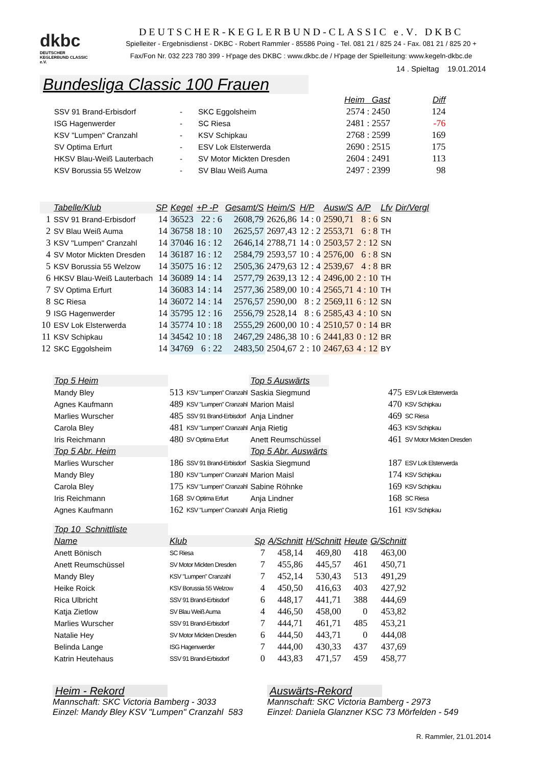dkbc
DEUTSCHER KEGLERBUND CLASSIC e.V.
DEUTSCHER-KEGLERBUND-CLASSIC e.V. DKBC
Spielleiter - Ergebnisdienst - DKBC - Robert Rammler - 85586 Poing - Tel. 081 21 / 825 24 - Fax. 081 21 / 825 20 +
Fax/Fon Nr. 032 223 780 399 - H'page des DKBC : www.dkbc.de / H'page der Spielleitung: www.kegeln-dkbc.de
14 . Spieltag 19.01.2014
Bundesliga Classic 100 Frauen
| | | | Heim Gast | Diff |
| SSV 91 Brand-Erbisdorf | - | SKC Eggolsheim | 2574 : 2450 | 124 |
| ISG Hagenwerder | - | SC Riesa | 2481 : 2557 | -76 |
| KSV "Lumpen" Cranzahl | - | KSV Schipkau | 2768 : 2599 | 169 |
| SV Optima Erfurt | - | ESV Lok Elsterwerda | 2690 : 2515 | 175 |
| HKSV Blau-Weiß Lauterbach | - | SV Motor Mickten Dresden | 2604 : 2491 | 113 |
| KSV Borussia 55 Welzow | - | SV Blau Weiß Auma | 2497 : 2399 | 98 |
| | Tabelle/Klub | SP | Kegel | +P -P | Gesamt/S | Heim/S | H/P | Ausw/S | A/P | Lfv | Dir/Vergl |
| --- | --- | --- | --- | --- | --- | --- | --- | --- | --- | --- | --- |
| 1 | SSV 91 Brand-Erbisdorf | 14 | 36523 | 22 : 6 | 2608,79 | 2626,86 | 14 : 0 | 2590,71 | 8 : 6 | SN | |
| 2 | SV Blau Weiß Auma | 14 | 36758 | 18 : 10 | 2625,57 | 2697,43 | 12 : 2 | 2553,71 | 6 : 8 | TH | |
| 3 | KSV "Lumpen" Cranzahl | 14 | 37046 | 16 : 12 | 2646,14 | 2788,71 | 14 : 0 | 2503,57 | 2 : 12 | SN | |
| 4 | SV Motor Mickten Dresden | 14 | 36187 | 16 : 12 | 2584,79 | 2593,57 | 10 : 4 | 2576,00 | 6 : 8 | SN | |
| 5 | KSV Borussia 55 Welzow | 14 | 35075 | 16 : 12 | 2505,36 | 2479,63 | 12 : 4 | 2539,67 | 4 : 8 | BR | |
| 6 | HKSV Blau-Weiß Lauterbach | 14 | 36089 | 14 : 14 | 2577,79 | 2639,13 | 12 : 4 | 2496,00 | 2 : 10 | TH | |
| 7 | SV Optima Erfurt | 14 | 36083 | 14 : 14 | 2577,36 | 2589,00 | 10 : 4 | 2565,71 | 4 : 10 | TH | |
| 8 | SC Riesa | 14 | 36072 | 14 : 14 | 2576,57 | 2590,00 | 8 : 2 | 2569,11 | 6 : 12 | SN | |
| 9 | ISG Hagenwerder | 14 | 35795 | 12 : 16 | 2556,79 | 2528,14 | 8 : 6 | 2585,43 | 4 : 10 | SN | |
| 10 | ESV Lok Elsterwerda | 14 | 35774 | 10 : 18 | 2555,29 | 2600,00 | 10 : 4 | 2510,57 | 0 : 14 | BR | |
| 11 | KSV Schipkau | 14 | 34542 | 10 : 18 | 2467,29 | 2486,38 | 10 : 6 | 2441,83 | 0 : 12 | BR | |
| 12 | SKC Eggolsheim | 14 | 34769 | 6 : 22 | 2483,50 | 2504,67 | 2 : 10 | 2467,63 | 4 : 12 | BY | |
| Top 5 Heim | | | Top 5 Auswärts | | |
| --- | --- | --- | --- | --- | --- |
| Mandy Bley | 513 | KSV "Lumpen" Cranzahl | Saskia Siegmund | 475 | ESV Lok Elsterwerda |
| Agnes Kaufmann | 489 | KSV "Lumpen" Cranzahl | Marion Maisl | 470 | KSV Schipkau |
| Marlies Wurscher | 485 | SSV 91 Brand-Erbisdorf | Anja Lindner | 469 | SC Riesa |
| Carola Bley | 481 | KSV "Lumpen" Cranzahl | Anja Rietig | 463 | KSV Schipkau |
| Iris Reichmann | 480 | SV Optima Erfurt | Anett Reumschüssel | 461 | SV Motor Mickten Dresden |
| Top 5 Abr. Heim | | | Top 5 Abr. Auswärts | | |
| Marlies Wurscher | 186 | SSV 91 Brand-Erbisdorf | Saskia Siegmund | 187 | ESV Lok Elsterwerda |
| Mandy Bley | 180 | KSV "Lumpen" Cranzahl | Marion Maisl | 174 | KSV Schipkau |
| Carola Bley | 175 | KSV "Lumpen" Cranzahl | Sabine Röhnke | 169 | KSV Schipkau |
| Iris Reichmann | 168 | SV Optima Erfurt | Anja Lindner | 168 | SC Riesa |
| Agnes Kaufmann | 162 | KSV "Lumpen" Cranzahl | Anja Rietig | 161 | KSV Schipkau |
| Top 10 Schnittliste | | | | | | |
| --- | --- | --- | --- | --- | --- | --- |
| Name | Klub | Sp | A/Schnitt | H/Schnitt | Heute | G/Schnitt |
| Anett Bönisch | SC Riesa | 7 | 458,14 | 469,80 | 418 | 463,00 |
| Anett Reumschüssel | SV Motor Mickten Dresden | 7 | 455,86 | 445,57 | 461 | 450,71 |
| Mandy Bley | KSV "Lumpen" Cranzahl | 7 | 452,14 | 530,43 | 513 | 491,29 |
| Heike Roick | KSV Borussia 55 Welzow | 4 | 450,50 | 416,63 | 403 | 427,92 |
| Rica Ulbricht | SSV 91 Brand-Erbisdorf | 6 | 448,17 | 441,71 | 388 | 444,69 |
| Katja Zietlow | SV Blau Weiß Auma | 4 | 446,50 | 458,00 | 0 | 453,82 |
| Marlies Wurscher | SSV 91 Brand-Erbisdorf | 7 | 444,71 | 461,71 | 485 | 453,21 |
| Natalie Hey | SV Motor Mickten Dresden | 6 | 444,50 | 443,71 | 0 | 444,08 |
| Belinda Lange | ISG Hagenwerder | 7 | 444,00 | 430,33 | 437 | 437,69 |
| Katrin Heutehaus | SSV 91 Brand-Erbisdorf | 0 | 443,83 | 471,57 | 459 | 458,77 |
Heim - Rekord
Mannschaft: SKC Victoria Bamberg - 3033
Einzel: Mandy Bley KSV "Lumpen" Cranzahl 583
Auswärts-Rekord
Mannschaft: SKC Victoria Bamberg - 2973
Einzel: Daniela Glanzner KSC 73 Mörfelden - 549
R. Rammler, 21.01.2014